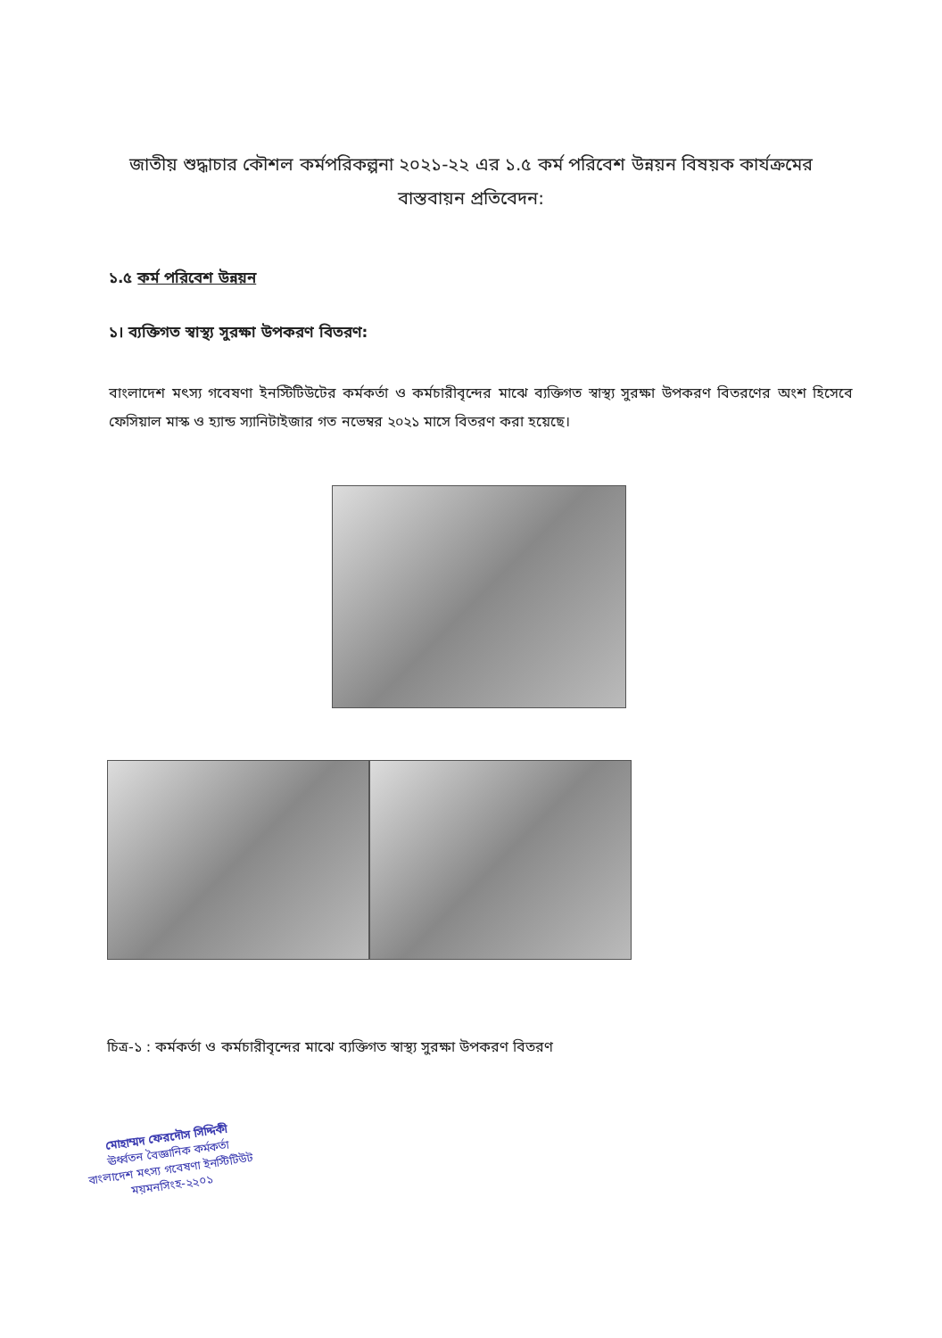জাতীয় শুদ্ধাচার কৌশল কর্মপরিকল্পনা ২০২১-২২ এর ১.৫ কর্ম পরিবেশ উন্নয়ন বিষয়ক কার্যক্রমের বাস্তবায়ন প্রতিবেদন:
১.৫ কর্ম পরিবেশ উন্নয়ন
১। ব্যক্তিগত স্বাস্থ্য সুরক্ষা উপকরণ বিতরণ:
বাংলাদেশ মৎস্য গবেষণা ইনস্টিটিউটের কর্মকর্তা ও কর্মচারীবৃন্দের মাঝে ব্যক্তিগত স্বাস্থ্য সুরক্ষা উপকরণ বিতরণের অংশ হিসেবে ফেসিয়াল মাস্ক ও হ্যান্ড স্যানিটাইজার গত নভেম্বর ২০২১ মাসে বিতরণ করা হয়েছে।
চিত্র-১ : কর্মকর্তা ও কর্মচারীবৃন্দের মাঝে ব্যক্তিগত স্বাস্থ্য সুরক্ষা উপকরণ বিতরণ
মোহাম্মদ ফেরদৌস সিদ্দিকী
ঊর্ধ্বতন বৈজ্ঞানিক কর্মকর্তা
বাংলাদেশ মৎস্য গবেষণা ইনস্টিটিউট
ময়মনসিংহ-২২০১